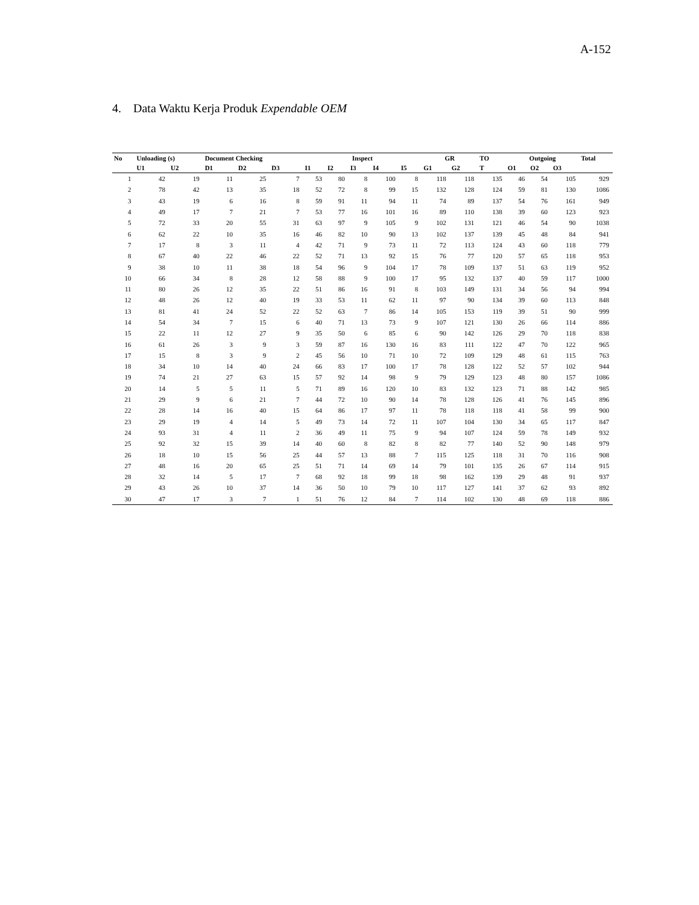A-152
4. Data Waktu Kerja Produk Expendable OEM
| No | Unloading (s) | | Document Checking | | | Inspect | | | | | GR | | TO | Outgoing | | | Total |
| --- | --- | --- | --- | --- | --- | --- | --- | --- | --- | --- | --- | --- | --- | --- | --- | --- | --- |
| | U1 | U2 | D1 | D2 | D3 | I1 | I2 | I3 | I4 | I5 | G1 | G2 | T | O1 | O2 | O3 | |
| 1 | 42 | 19 | 11 | 25 | 7 | 53 | 80 | 8 | 100 | 8 | 118 | 118 | 135 | 46 | 54 | 105 | 929 |
| 2 | 78 | 42 | 13 | 35 | 18 | 52 | 72 | 8 | 99 | 15 | 132 | 128 | 124 | 59 | 81 | 130 | 1086 |
| 3 | 43 | 19 | 6 | 16 | 8 | 59 | 91 | 11 | 94 | 11 | 74 | 89 | 137 | 54 | 76 | 161 | 949 |
| 4 | 49 | 17 | 7 | 21 | 7 | 53 | 77 | 16 | 101 | 16 | 89 | 110 | 138 | 39 | 60 | 123 | 923 |
| 5 | 72 | 33 | 20 | 55 | 31 | 63 | 97 | 9 | 105 | 9 | 102 | 131 | 121 | 46 | 54 | 90 | 1038 |
| 6 | 62 | 22 | 10 | 35 | 16 | 46 | 82 | 10 | 90 | 13 | 102 | 137 | 139 | 45 | 48 | 84 | 941 |
| 7 | 17 | 8 | 3 | 11 | 4 | 42 | 71 | 9 | 73 | 11 | 72 | 113 | 124 | 43 | 60 | 118 | 779 |
| 8 | 67 | 40 | 22 | 46 | 22 | 52 | 71 | 13 | 92 | 15 | 76 | 77 | 120 | 57 | 65 | 118 | 953 |
| 9 | 38 | 10 | 11 | 38 | 18 | 54 | 96 | 9 | 104 | 17 | 78 | 109 | 137 | 51 | 63 | 119 | 952 |
| 10 | 66 | 34 | 8 | 28 | 12 | 58 | 88 | 9 | 100 | 17 | 95 | 132 | 137 | 40 | 59 | 117 | 1000 |
| 11 | 80 | 26 | 12 | 35 | 22 | 51 | 86 | 16 | 91 | 8 | 103 | 149 | 131 | 34 | 56 | 94 | 994 |
| 12 | 48 | 26 | 12 | 40 | 19 | 33 | 53 | 11 | 62 | 11 | 97 | 90 | 134 | 39 | 60 | 113 | 848 |
| 13 | 81 | 41 | 24 | 52 | 22 | 52 | 63 | 7 | 86 | 14 | 105 | 153 | 119 | 39 | 51 | 90 | 999 |
| 14 | 54 | 34 | 7 | 15 | 6 | 40 | 71 | 13 | 73 | 9 | 107 | 121 | 130 | 26 | 66 | 114 | 886 |
| 15 | 22 | 11 | 12 | 27 | 9 | 35 | 50 | 6 | 85 | 6 | 90 | 142 | 126 | 29 | 70 | 118 | 838 |
| 16 | 61 | 26 | 3 | 9 | 3 | 59 | 87 | 16 | 130 | 16 | 83 | 111 | 122 | 47 | 70 | 122 | 965 |
| 17 | 15 | 8 | 3 | 9 | 2 | 45 | 56 | 10 | 71 | 10 | 72 | 109 | 129 | 48 | 61 | 115 | 763 |
| 18 | 34 | 10 | 14 | 40 | 24 | 66 | 83 | 17 | 100 | 17 | 78 | 128 | 122 | 52 | 57 | 102 | 944 |
| 19 | 74 | 21 | 27 | 63 | 15 | 57 | 92 | 14 | 98 | 9 | 79 | 129 | 123 | 48 | 80 | 157 | 1086 |
| 20 | 14 | 5 | 5 | 11 | 5 | 71 | 89 | 16 | 120 | 10 | 83 | 132 | 123 | 71 | 88 | 142 | 985 |
| 21 | 29 | 9 | 6 | 21 | 7 | 44 | 72 | 10 | 90 | 14 | 78 | 128 | 126 | 41 | 76 | 145 | 896 |
| 22 | 28 | 14 | 16 | 40 | 15 | 64 | 86 | 17 | 97 | 11 | 78 | 118 | 118 | 41 | 58 | 99 | 900 |
| 23 | 29 | 19 | 4 | 14 | 5 | 49 | 73 | 14 | 72 | 11 | 107 | 104 | 130 | 34 | 65 | 117 | 847 |
| 24 | 93 | 31 | 4 | 11 | 2 | 36 | 49 | 11 | 75 | 9 | 94 | 107 | 124 | 59 | 78 | 149 | 932 |
| 25 | 92 | 32 | 15 | 39 | 14 | 40 | 60 | 8 | 82 | 8 | 82 | 77 | 140 | 52 | 90 | 148 | 979 |
| 26 | 18 | 10 | 15 | 56 | 25 | 44 | 57 | 13 | 88 | 7 | 115 | 125 | 118 | 31 | 70 | 116 | 908 |
| 27 | 48 | 16 | 20 | 65 | 25 | 51 | 71 | 14 | 69 | 14 | 79 | 101 | 135 | 26 | 67 | 114 | 915 |
| 28 | 32 | 14 | 5 | 17 | 7 | 68 | 92 | 18 | 99 | 18 | 98 | 162 | 139 | 29 | 48 | 91 | 937 |
| 29 | 43 | 26 | 10 | 37 | 14 | 36 | 50 | 10 | 79 | 10 | 117 | 127 | 141 | 37 | 62 | 93 | 892 |
| 30 | 47 | 17 | 3 | 7 | 1 | 51 | 76 | 12 | 84 | 7 | 114 | 102 | 130 | 48 | 69 | 118 | 886 |